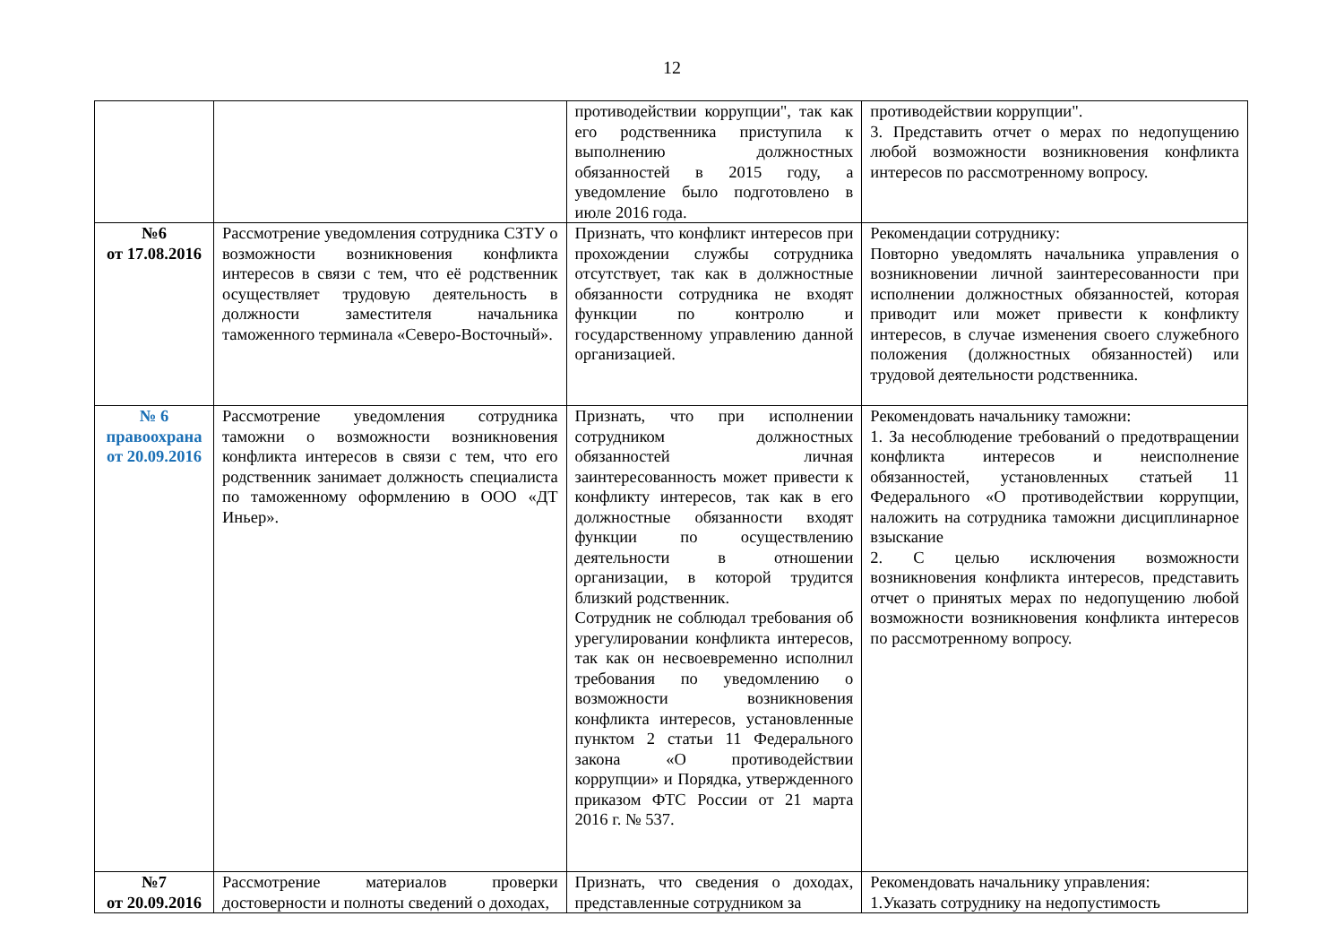12
| | | противодействии коррупции", так как его родственника приступила к выполнению должностных обязанностей в 2015 году, а уведомление было подготовлено в июле 2016 года. | противодействии коррупции". 3. Представить отчет о мерах по недопущению любой возможности возникновения конфликта интересов по рассмотренному вопросу. |
| №6 от 17.08.2016 | Рассмотрение уведомления сотрудника СЗТУ о возможности возникновения конфликта интересов в связи с тем, что её родственник осуществляет трудовую деятельность в должности заместителя начальника таможенного терминала «Северо-Восточный». | Признать, что конфликт интересов при прохождении службы сотрудника отсутствует, так как в должностные обязанности сотрудника не входят функции по контролю и государственному управлению данной организацией. | Рекомендации сотруднику: Повторно уведомлять начальника управления о возникновении личной заинтересованности при исполнении должностных обязанностей, которая приводит или может привести к конфликту интересов, в случае изменения своего служебного положения (должностных обязанностей) или трудовой деятельности родственника. |
| № 6 правоохрана от 20.09.2016 | Рассмотрение уведомления сотрудника таможни о возможности возникновения конфликта интересов в связи с тем, что его родственник занимает должность специалиста по таможенному оформлению в ООО «ДТ Иньер». | Признать, что при исполнении сотрудником должностных обязанностей личная заинтересованность может привести к конфликту интересов, так как в его должностные обязанности входят функции по осуществлению деятельности в отношении организации, в которой трудится близкий родственник. Сотрудник не соблюдал требования об урегулировании конфликта интересов, так как он несвоевременно исполнил требования по уведомлению о возможности возникновения конфликта интересов, установленные пунктом 2 статьи 11 Федерального закона «О противодействии коррупции» и Порядка, утвержденного приказом ФТС России от 21 марта 2016 г. № 537. | Рекомендовать начальнику таможни: 1. За несоблюдение требований о предотвращении конфликта интересов и неисполнение обязанностей, установленных статьей 11 Федерального «О противодействии коррупции, наложить на сотрудника таможни дисциплинарное взыскание 2. С целью исключения возможности возникновения конфликта интересов, представить отчет о принятых мерах по недопущению любой возможности возникновения конфликта интересов по рассмотренному вопросу. |
| №7 от 20.09.2016 | Рассмотрение материалов проверки достоверности и полноты сведений о доходах, | Признать, что сведения о доходах, представленные сотрудником за | Рекомендовать начальнику управления: 1.Указать сотруднику на недопустимость |